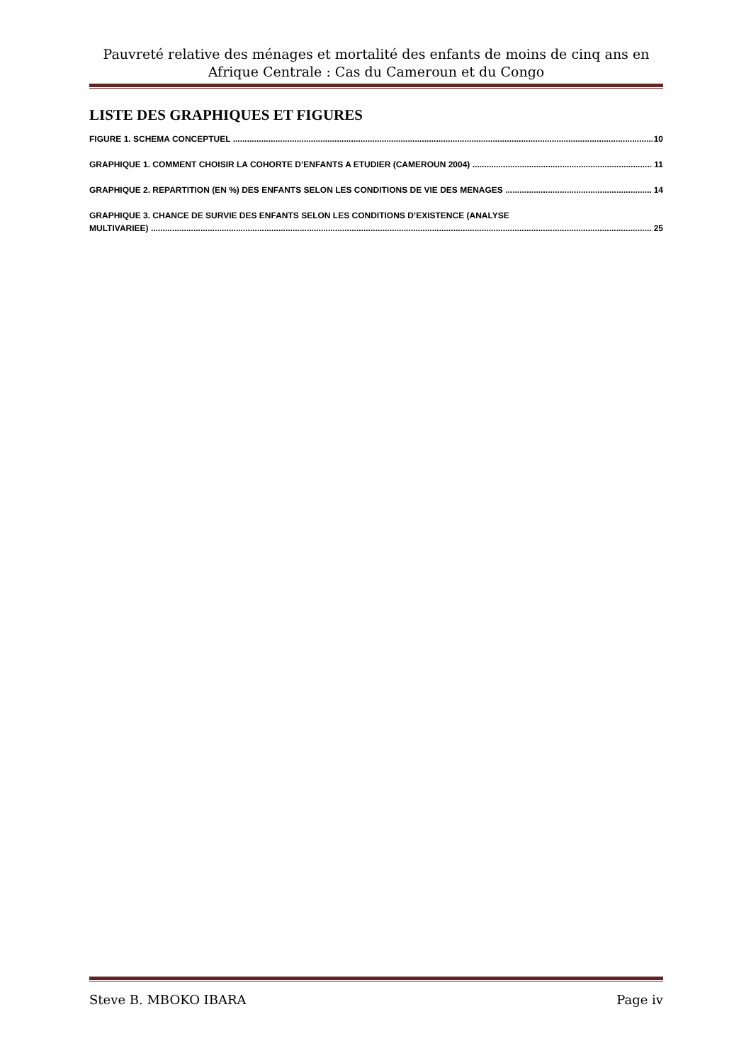Pauvreté relative des ménages et mortalité des enfants de moins de cinq ans en Afrique Centrale : Cas du Cameroun et du Congo
LISTE DES GRAPHIQUES ET FIGURES
FIGURE 1. SCHEMA CONCEPTUEL 10
GRAPHIQUE 1. COMMENT CHOISIR LA COHORTE D’ENFANTS A ETUDIER (CAMEROUN 2004) 11
GRAPHIQUE 2. REPARTITION (EN %) DES ENFANTS SELON LES CONDITIONS DE VIE DES MENAGES 14
GRAPHIQUE 3. CHANCE DE SURVIE DES ENFANTS SELON LES CONDITIONS D’EXISTENCE (ANALYSE
MULTIVARIEE) 25
Steve B. MBOKO IBARA Page iv